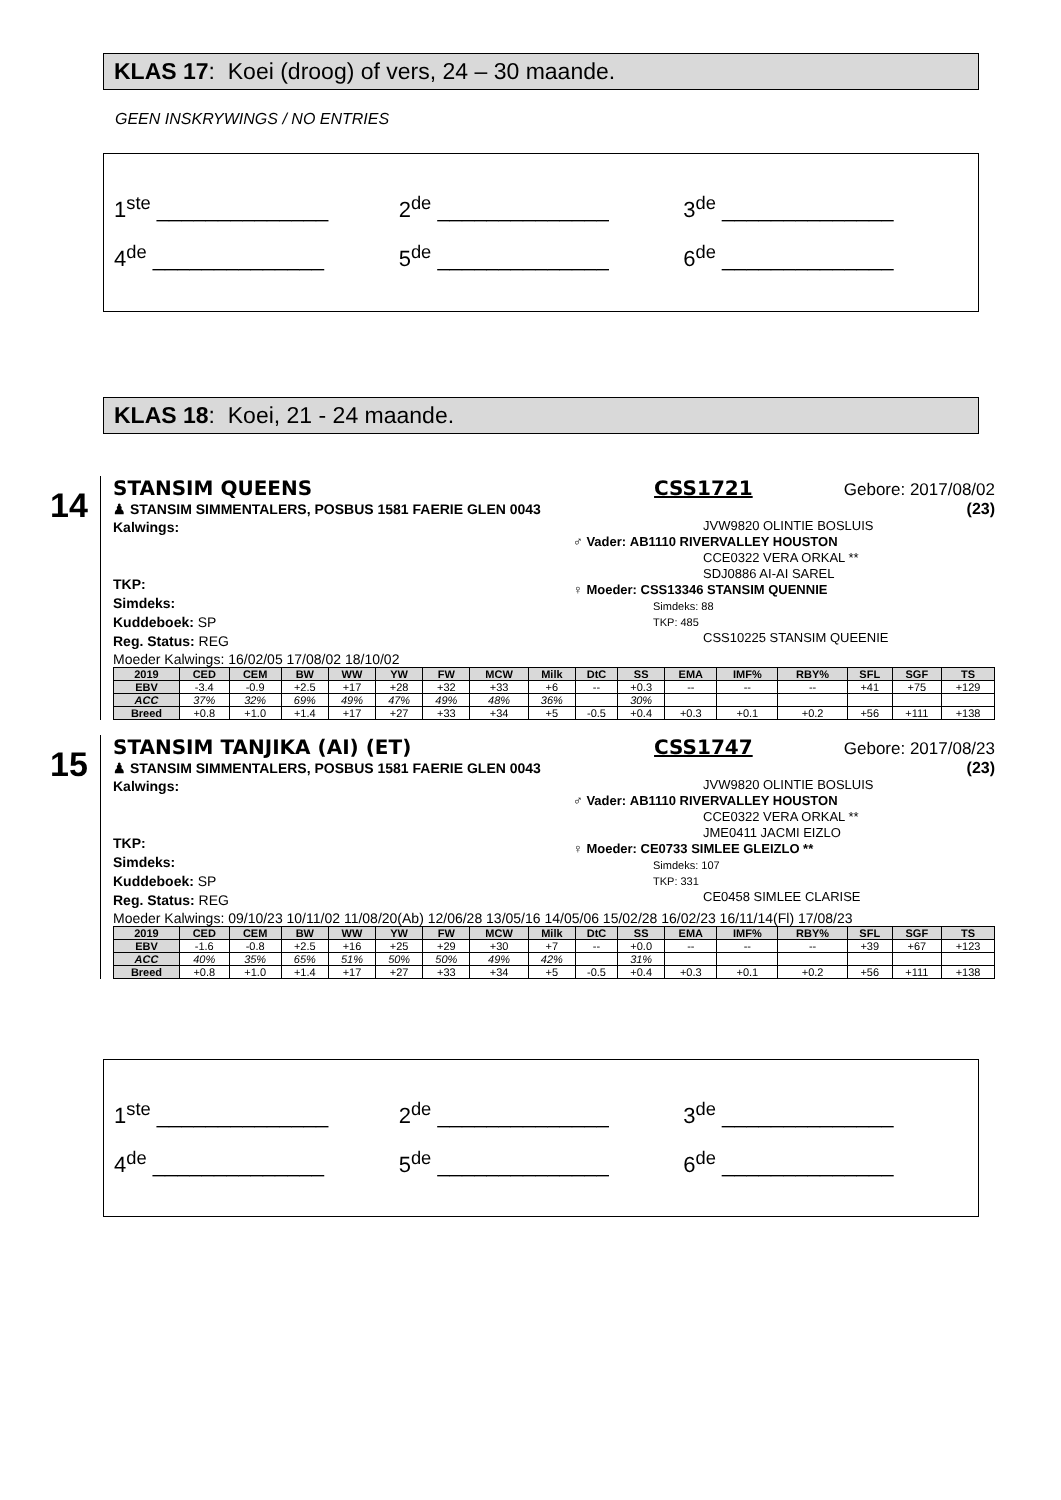KLAS 17: Koei (droog) of vers, 24 – 30 maande.
GEEN INSKRYWINGS / NO ENTRIES
1<sup>ste</sup> ______________ 2<sup>de</sup> ______________ 3<sup>de</sup> ______________
4<sup>de</sup> ______________ 5<sup>de</sup> ______________ 6<sup>de</sup> ______________
KLAS 18: Koei, 21 - 24 maande.
14
STANSIM QUEENS CSS1721 Gebore: 2017/08/02
♟ STANSIM SIMMENTALERS, POSBUS 1581 FAERIE GLEN 0043 (23)
Kalwings:
TKP:
Simdeks:
Kuddeboek: SP
Reg. Status: REG
JVW9820 OLINTIE BOSLUIS
♂ Vader: AB1110 RIVERVALLEY HOUSTON
CCE0322 VERA ORKAL **
SDJ0886 AI-AI SAREL
♀ Moeder: CSS13346 STANSIM QUENNIE
Simdeks: 88
TKP: 485
CSS10225 STANSIM QUEENIE
Moeder Kalwings: 16/02/05 17/08/02 18/10/02
| 2019 | CED | CEM | BW | WW | YW | FW | MCW | Milk | DtC | SS | EMA | IMF% | RBY% | SFL | SGF | TS |
| --- | --- | --- | --- | --- | --- | --- | --- | --- | --- | --- | --- | --- | --- | --- | --- | --- |
| EBV | -3.4 | -0.9 | +2.5 | +17 | +28 | +32 | +33 | +6 | -- | +0.3 | -- | -- | -- | +41 | +75 | +129 |
| ACC | 37% | 32% | 69% | 49% | 47% | 49% | 48% | 36% | | 30% | | | | | | |
| Breed | +0.8 | +1.0 | +1.4 | +17 | +27 | +33 | +34 | +5 | -0.5 | +0.4 | +0.3 | +0.1 | +0.2 | +56 | +111 | +138 |
15
STANSIM TANJIKA (AI) (ET) CSS1747 Gebore: 2017/08/23
♟ STANSIM SIMMENTALERS, POSBUS 1581 FAERIE GLEN 0043 (23)
Kalwings:
TKP:
Simdeks:
Kuddeboek: SP
Reg. Status: REG
JVW9820 OLINTIE BOSLUIS
♂ Vader: AB1110 RIVERVALLEY HOUSTON
CCE0322 VERA ORKAL **
JME0411 JACMI EIZLO
♀ Moeder: CE0733 SIMLEE GLEIZLO **
Simdeks: 107
TKP: 331
CE0458 SIMLEE CLARISE
Moeder Kalwings: 09/10/23 10/11/02 11/08/20(Ab) 12/06/28 13/05/16 14/05/06 15/02/28 16/02/23 16/11/14(Fl) 17/08/23
| 2019 | CED | CEM | BW | WW | YW | FW | MCW | Milk | DtC | SS | EMA | IMF% | RBY% | SFL | SGF | TS |
| --- | --- | --- | --- | --- | --- | --- | --- | --- | --- | --- | --- | --- | --- | --- | --- | --- |
| EBV | -1.6 | -0.8 | +2.5 | +16 | +25 | +29 | +30 | +7 | -- | +0.0 | -- | -- | -- | +39 | +67 | +123 |
| ACC | 40% | 35% | 65% | 51% | 50% | 50% | 49% | 42% | | 31% | | | | | | |
| Breed | +0.8 | +1.0 | +1.4 | +17 | +27 | +33 | +34 | +5 | -0.5 | +0.4 | +0.3 | +0.1 | +0.2 | +56 | +111 | +138 |
1<sup>ste</sup> ______________ 2<sup>de</sup> ______________ 3<sup>de</sup> ______________
4<sup>de</sup> ______________ 5<sup>de</sup> ______________ 6<sup>de</sup> ______________